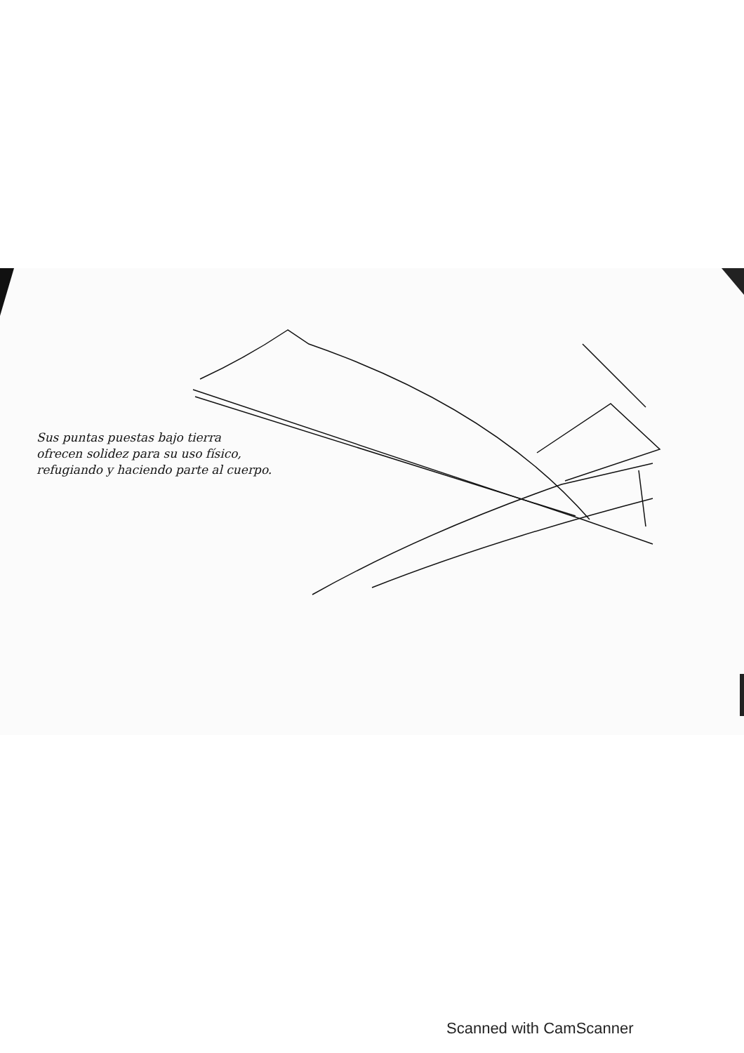Sus puntas puestas bajo tierra
ofrecen solidez para su uso físico,
refugiando y haciendo parte al cuerpo.
Scanned with CamScanner